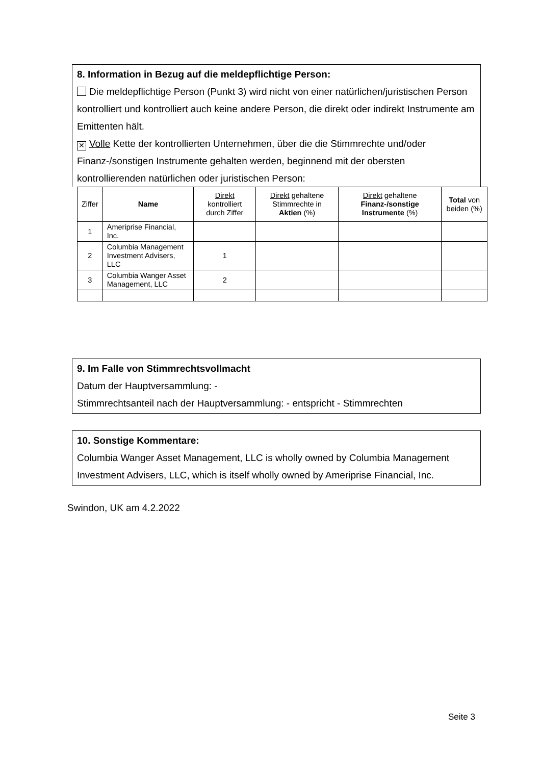8. Information in Bezug auf die meldepflichtige Person:
Die meldepflichtige Person (Punkt 3) wird nicht von einer natürlichen/juristischen Person kontrolliert und kontrolliert auch keine andere Person, die direkt oder indirekt Instrumente am Emittenten hält.
✕ Volle Kette der kontrollierten Unternehmen, über die die Stimmrechte und/oder Finanz-/sonstigen Instrumente gehalten werden, beginnend mit der obersten kontrollierenden natürlichen oder juristischen Person:
| Ziffer | Name | Direkt kontrolliert durch Ziffer | Direkt gehaltene Stimmrechte in Aktien (%) | Direkt gehaltene Finanz-/sonstige Instrumente (%) | Total von beiden (%) |
| --- | --- | --- | --- | --- | --- |
| 1 | Ameriprise Financial, Inc. | | | | |
| 2 | Columbia Management Investment Advisers, LLC | 1 | | | |
| 3 | Columbia Wanger Asset Management, LLC | 2 | | | |
9. Im Falle von Stimmrechtsvollmacht
Datum der Hauptversammlung: -
Stimmrechtsanteil nach der Hauptversammlung: - entspricht - Stimmrechten
10. Sonstige Kommentare:
Columbia Wanger Asset Management, LLC is wholly owned by Columbia Management Investment Advisers, LLC, which is itself wholly owned by Ameriprise Financial, Inc.
Swindon, UK am 4.2.2022
Seite 3